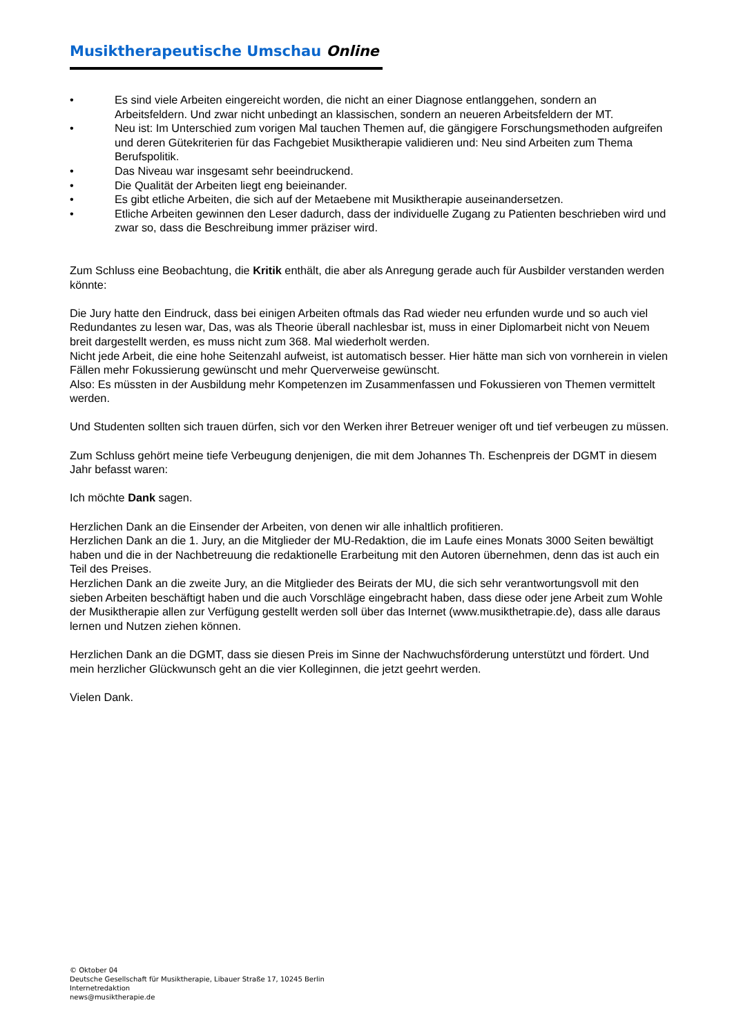Musiktherapeutische Umschau Online
• Es sind viele Arbeiten eingereicht worden, die nicht an einer Diagnose entlanggehen, sondern an Arbeitsfeldern. Und zwar nicht unbedingt an klassischen, sondern an neueren Arbeitsfeldern der MT.
• Neu ist: Im Unterschied zum vorigen Mal tauchen Themen auf, die gängigere Forschungsmethoden aufgreifen und deren Gütekriterien für das Fachgebiet Musiktherapie validieren und: Neu sind Arbeiten zum Thema Berufspolitik.
• Das Niveau war insgesamt sehr beeindruckend.
• Die Qualität der Arbeiten liegt eng beieinander.
• Es gibt etliche Arbeiten, die sich auf der Metaebene mit Musiktherapie auseinandersetzen.
• Etliche Arbeiten gewinnen den Leser dadurch, dass der individuelle Zugang zu Patienten beschrieben wird und zwar so, dass die Beschreibung immer präziser wird.
Zum Schluss eine Beobachtung, die Kritik enthält, die aber als Anregung gerade auch für Ausbilder verstanden werden könnte:
Die Jury hatte den Eindruck, dass bei einigen Arbeiten oftmals das Rad wieder neu erfunden wurde und so auch viel Redundantes zu lesen war, Das, was als Theorie überall nachlesbar ist, muss in einer Diplomarbeit nicht von Neuem breit dargestellt werden, es muss nicht zum 368. Mal wiederholt werden.
Nicht jede Arbeit, die eine hohe Seitenzahl aufweist, ist automatisch besser. Hier hätte man sich von vornherein in vielen Fällen mehr Fokussierung gewünscht und mehr Querverweise gewünscht.
Also: Es müssten in der Ausbildung mehr Kompetenzen im Zusammenfassen und Fokussieren von Themen vermittelt werden.
Und Studenten sollten sich trauen dürfen, sich vor den Werken ihrer Betreuer weniger oft und tief verbeugen zu müssen.
Zum Schluss gehört meine tiefe Verbeugung denjenigen, die mit dem Johannes Th. Eschenpreis der DGMT in diesem Jahr befasst waren:
Ich möchte Dank sagen.
Herzlichen Dank an die Einsender der Arbeiten, von denen wir alle inhaltlich profitieren.
Herzlichen Dank an die 1. Jury, an die Mitglieder der MU-Redaktion, die im Laufe eines Monats 3000 Seiten bewältigt haben und die in der Nachbetreuung die redaktionelle Erarbeitung mit den Autoren übernehmen, denn das ist auch ein Teil des Preises.
Herzlichen Dank an die zweite Jury, an die Mitglieder des Beirats der MU, die sich sehr verantwortungsvoll mit den sieben Arbeiten beschäftigt haben und die auch Vorschläge eingebracht haben, dass diese oder jene Arbeit zum Wohle der Musiktherapie allen zur Verfügung gestellt werden soll über das Internet (www.musikthetrapie.de), dass alle daraus lernen und Nutzen ziehen können.
Herzlichen Dank an die DGMT, dass sie diesen Preis im Sinne der Nachwuchsförderung unterstützt und fördert. Und mein herzlicher Glückwunsch geht an die vier Kolleginnen, die jetzt geehrt werden.
Vielen Dank.
© Oktober 04
Deutsche Gesellschaft für Musiktherapie, Libauer Straße 17, 10245 Berlin
Internetredaktion
news@musiktherapie.de